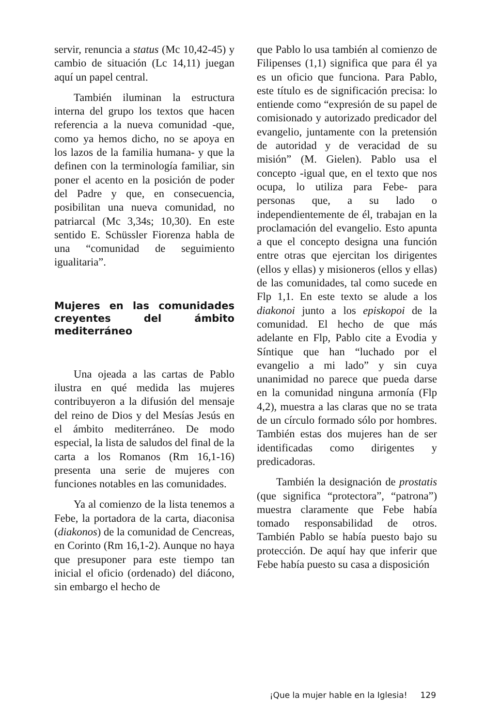servir, renuncia a status (Mc 10,42-45) y cambio de situación (Lc 14,11) juegan aquí un papel central.
También iluminan la estructura interna del grupo los textos que hacen referencia a la nueva comunidad -que, como ya hemos dicho, no se apoya en los lazos de la familia humana- y que la definen con la terminología familiar, sin poner el acento en la posición de poder del Padre y que, en consecuencia, posibilitan una nueva comunidad, no patriarcal (Mc 3,34s; 10,30). En este sentido E. Schüssler Fiorenza habla de una “comunidad de seguimiento igualitaria”.
Mujeres en las comunidades creyentes del ámbito mediterráneo
Una ojeada a las cartas de Pablo ilustra en qué medida las mujeres contribuyeron a la difusión del mensaje del reino de Dios y del Mesías Jesús en el ámbito mediterráneo. De modo especial, la lista de saludos del final de la carta a los Romanos (Rm 16,1-16) presenta una serie de mujeres con funciones notables en las comunidades.
Ya al comienzo de la lista tenemos a Febe, la portadora de la carta, diaconisa (diakonos) de la comunidad de Cencreas, en Corinto (Rm 16,1-2). Aunque no haya que presuponer para este tiempo tan inicial el oficio (ordenado) del diácono, sin embargo el hecho de
que Pablo lo usa también al comienzo de Filipenses (1,1) significa que para él ya es un oficio que funciona. Para Pablo, este título es de significación precisa: lo entiende como “expresión de su papel de comisionado y autorizado predicador del evangelio, juntamente con la pretensión de autoridad y de veracidad de su misión” (M. Gielen). Pablo usa el concepto -igual que, en el texto que nos ocupa, lo utiliza para Febe- para personas que, a su lado o independientemente de él, trabajan en la proclamación del evangelio. Esto apunta a que el concepto designa una función entre otras que ejercitan los dirigentes (ellos y ellas) y misioneros (ellos y ellas) de las comunidades, tal como sucede en Flp 1,1. En este texto se alude a los diakonoi junto a los episkopoi de la comunidad. El hecho de que más adelante en Flp, Pablo cite a Evodia y Síntique que han “luchado por el evangelio a mi lado” y sin cuya unanimidad no parece que pueda darse en la comunidad ninguna armonía (Flp 4,2), muestra a las claras que no se trata de un círculo formado sólo por hombres. También estas dos mujeres han de ser identificadas como dirigentes y predicadoras.
También la designación de prostatis (que significa “protectora”, “patrona”) muestra claramente que Febe había tomado responsabilidad de otros. También Pablo se había puesto bajo su protección. De aquí hay que inferir que Febe había puesto su casa a disposición
¡Que la mujer hable en la Iglesia! 129